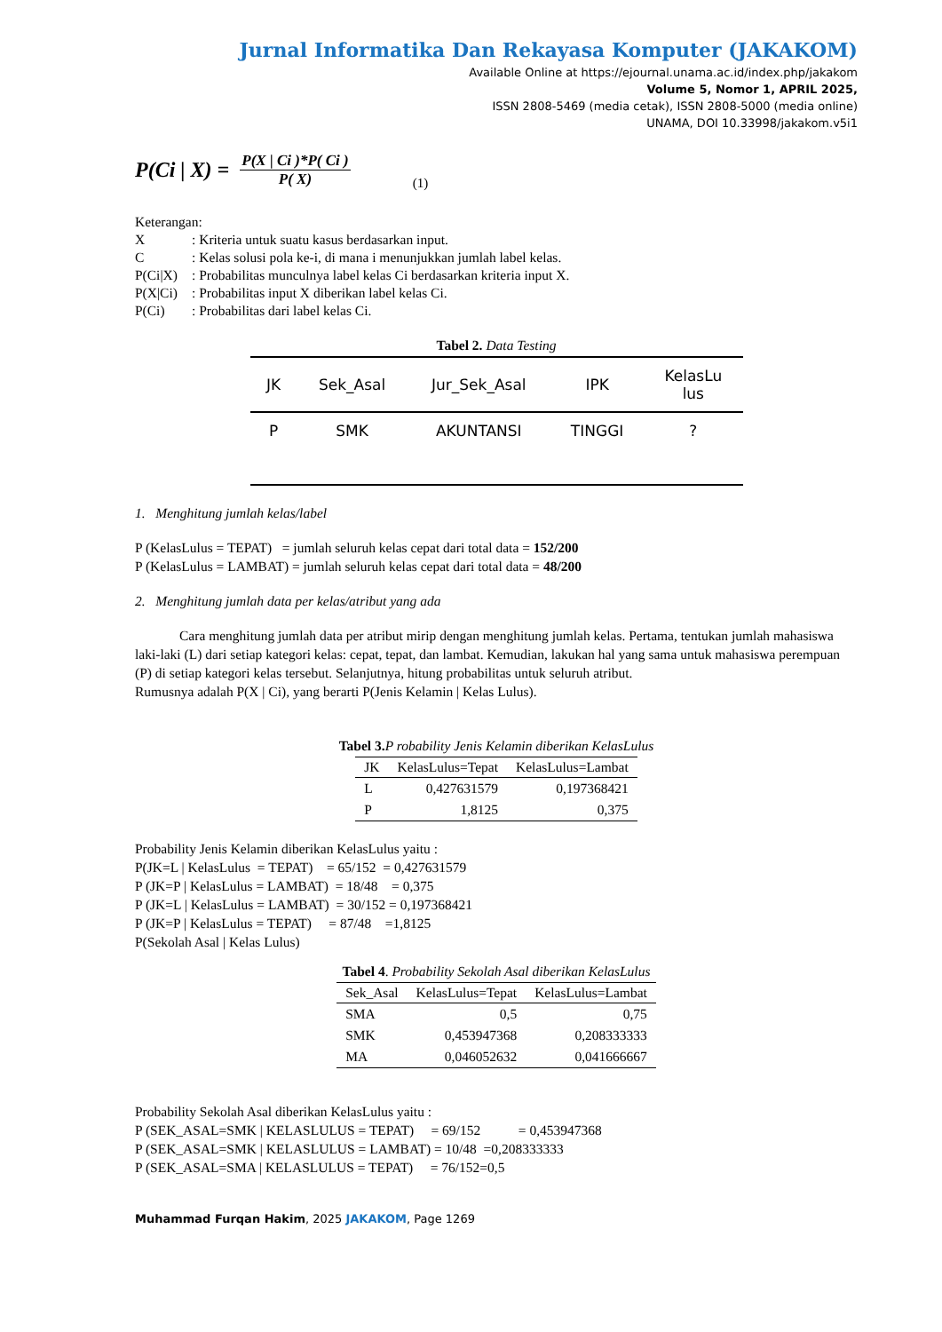Jurnal Informatika Dan Rekayasa Komputer (JAKAKOM)
Available Online at https://ejournal.unama.ac.id/index.php/jakakom
Volume 5, Nomor 1, APRIL 2025,
ISSN 2808-5469 (media cetak), ISSN 2808-5000 (media online)
UNAMA, DOI 10.33998/jakakom.v5i1
P(Ci | X) =
P(X | Ci )*P( Ci )
P( X)
(1)
Keterangan:
| X | : Kriteria untuk suatu kasus berdasarkan input. |
| C | : Kelas solusi pola ke-i, di mana i menunjukkan jumlah label kelas. |
| P(Ci/X) | : Probabilitas munculnya label kelas Ci berdasarkan kriteria input X. |
| P(X/Ci) | : Probabilitas input X diberikan label kelas Ci. |
| P(Ci) | : Probabilitas dari label kelas Ci. |
Tabel 2. Data Testing
| JK | Sek_Asal | Jur_Sek_Asal | IPK | KelasLu lus |
| --- | --- | --- | --- | --- |
| P | SMK | AKUNTANSI | TINGGI | ? |
1. Menghitung jumlah kelas/label
P (KelasLulus = TEPAT) = jumlah seluruh kelas cepat dari total data = 152/200
P (KelasLulus = LAMBAT) = jumlah seluruh kelas cepat dari total data = 48/200
2. Menghitung jumlah data per kelas/atribut yang ada
Cara menghitung jumlah data per atribut mirip dengan menghitung jumlah kelas. Pertama, tentukan jumlah mahasiswa laki-laki (L) dari setiap kategori kelas: cepat, tepat, dan lambat. Kemudian, lakukan hal yang sama untuk mahasiswa perempuan (P) di setiap kategori kelas tersebut. Selanjutnya, hitung probabilitas untuk seluruh atribut.
Rumusnya adalah P(X | Ci), yang berarti P(Jenis Kelamin | Kelas Lulus).
Tabel 3. P robability Jenis Kelamin diberikan KelasLulus
| JK | KelasLulus=Tepat | KelasLulus=Lambat |
| --- | --- | --- |
| L | 0,427631579 | 0,197368421 |
| P | 1,8125 | 0,375 |
Probability Jenis Kelamin diberikan KelasLulus yaitu :
P(JK=L | KelasLulus = TEPAT) = 65/152 = 0,427631579
P (JK=P | KelasLulus = LAMBAT) = 18/48 = 0,375
P (JK=L | KelasLulus = LAMBAT) = 30/152 = 0,197368421
P (JK=P | KelasLulus = TEPAT) = 87/48 =1,8125
P(Sekolah Asal | Kelas Lulus)
Tabel 4. Probability Sekolah Asal diberikan KelasLulus
| Sek_Asal | KelasLulus=Tepat | KelasLulus=Lambat |
| --- | --- | --- |
| SMA | 0,5 | 0,75 |
| SMK | 0,453947368 | 0,208333333 |
| MA | 0,046052632 | 0,041666667 |
Probability Sekolah Asal diberikan KelasLulus yaitu :
P (SEK_ASAL=SMK | KELASLULUS = TEPAT) = 69/152 = 0,453947368
P (SEK_ASAL=SMK | KELASLULUS = LAMBAT) = 10/48 =0,208333333
P (SEK_ASAL=SMA | KELASLULUS = TEPAT) = 76/152=0,5
Muhammad Furqan Hakim, 2025 JAKAKOM, Page 1269